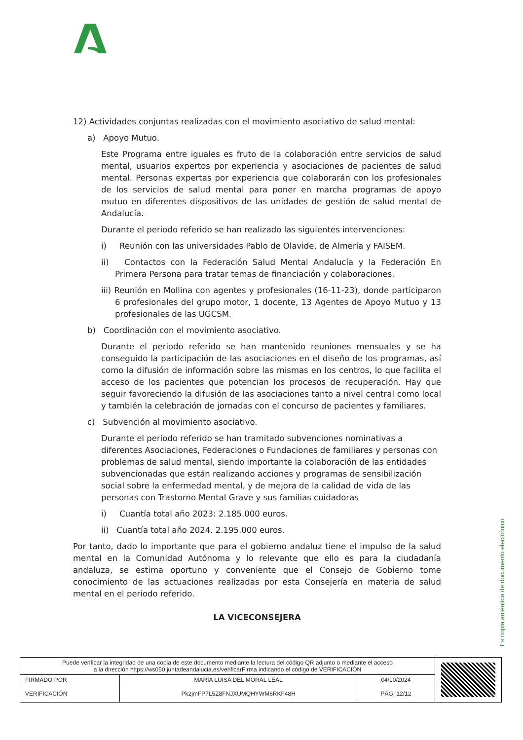12) Actividades conjuntas realizadas con el movimiento asociativo de salud mental:
a) Apoyo Mutuo.
Este Programa entre iguales es fruto de la colaboración entre servicios de salud mental, usuarios expertos por experiencia y asociaciones de pacientes de salud mental. Personas expertas por experiencia que colaborarán con los profesionales de los servicios de salud mental para poner en marcha programas de apoyo mutuo en diferentes dispositivos de las unidades de gestión de salud mental de Andalucía.
Durante el periodo referido se han realizado las siguientes intervenciones:
i) Reunión con las universidades Pablo de Olavide, de Almería y FAISEM.
ii) Contactos con la Federación Salud Mental Andalucía y la Federación En Primera Persona para tratar temas de financiación y colaboraciones.
iii) Reunión en Mollina con agentes y profesionales (16-11-23), donde participaron 6 profesionales del grupo motor, 1 docente, 13 Agentes de Apoyo Mutuo y 13 profesionales de las UGCSM.
b) Coordinación con el movimiento asociativo.
Durante el periodo referido se han mantenido reuniones mensuales y se ha conseguido la participación de las asociaciones en el diseño de los programas, así como la difusión de información sobre las mismas en los centros, lo que facilita el acceso de los pacientes que potencian los procesos de recuperación. Hay que seguir favoreciendo la difusión de las asociaciones tanto a nivel central como local y también la celebración de jornadas con el concurso de pacientes y familiares.
c) Subvención al movimiento asociativo.
Durante el periodo referido se han tramitado subvenciones nominativas a diferentes Asociaciones, Federaciones o Fundaciones de familiares y personas con problemas de salud mental, siendo importante la colaboración de las entidades subvencionadas que están realizando acciones y programas de sensibilización social sobre la enfermedad mental, y de mejora de la calidad de vida de las personas con Trastorno Mental Grave y sus familias cuidadoras
i) Cuantía total año 2023: 2.185.000 euros.
ii) Cuantía total año 2024. 2.195.000 euros.
Por tanto, dado lo importante que para el gobierno andaluz tiene el impulso de la salud mental en la Comunidad Autónoma y lo relevante que ello es para la ciudadanía andaluza, se estima oportuno y conveniente que el Consejo de Gobierno tome conocimiento de las actuaciones realizadas por esta Consejería en materia de salud mental en el periodo referido.
LA VICECONSEJERA
Es copia auténtica de documento electrónico
| Puede verificar la integridad de una copia de este documento mediante la lectura del código QR adjunto o mediante el acceso a la dirección https://ws050.juntadeandalucia.es/verificarFirma indicando el código de VERIFICACIÓN | | | |
| FIRMADO POR | MARIA LUISA DEL MORAL LEAL | 04/10/2024 | |
| VERIFICACIÓN | Pk2jmFP7L5Z8FNJXUMQHYWM6RKF48H | PÁG. 12/12 | |